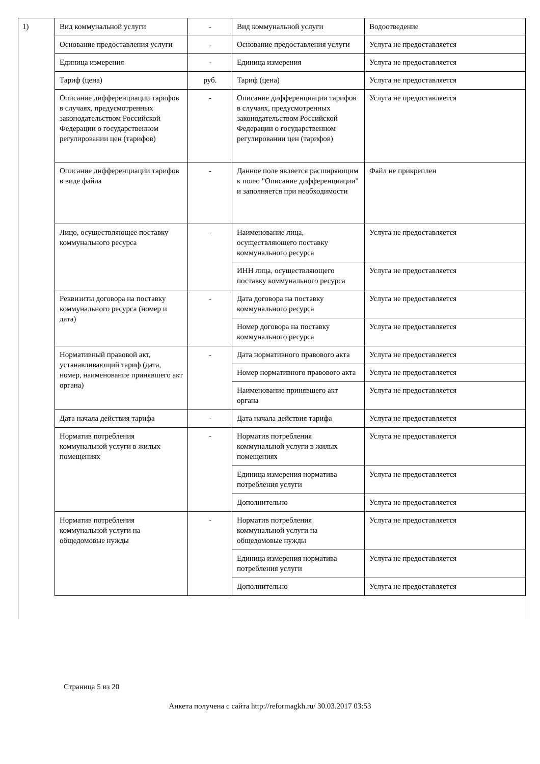1)
| Вид коммунальной услуги | - | Вид коммунальной услуги | Водоотведение |
| Основание предоставления услуги | - | Основание предоставления услуги | Услуга не предоставляется |
| Единица измерения | - | Единица измерения | Услуга не предоставляется |
| Тариф (цена) | руб. | Тариф (цена) | Услуга не предоставляется |
| Описание дифференциации тарифов в случаях, предусмотренных законодательством Российской Федерации о государственном регулировании цен (тарифов) | - | Описание дифференциации тарифов в случаях, предусмотренных законодательством Российской Федерации о государственном регулировании цен (тарифов) | Услуга не предоставляется |
| Описание дифференциации тарифов в виде файла | - | Данное поле является расширяющим к полю "Описание дифференциации" и заполняется при необходимости | Файл не прикреплен |
| Лицо, осуществляющее поставку коммунального ресурса | - | Наименование лица, осуществляющего поставку коммунального ресурса | Услуга не предоставляется |
| | | ИНН лица, осуществляющего поставку коммунального ресурса | Услуга не предоставляется |
| Реквизиты договора на поставку коммунального ресурса (номер и дата) | - | Дата договора на поставку коммунального ресурса | Услуга не предоставляется |
| | | Номер договора на поставку коммунального ресурса | Услуга не предоставляется |
| Нормативный правовой акт, устанавливающий тариф (дата, номер, наименование принявшего акт органа) | - | Дата нормативного правового акта | Услуга не предоставляется |
| | | Номер нормативного правового акта | Услуга не предоставляется |
| | | Наименование принявшего акт органа | Услуга не предоставляется |
| Дата начала действия тарифа | - | Дата начала действия тарифа | Услуга не предоставляется |
| Норматив потребления коммунальной услуги в жилых помещениях | - | Норматив потребления коммунальной услуги в жилых помещениях | Услуга не предоставляется |
| | | Единица измерения норматива потребления услуги | Услуга не предоставляется |
| | | Дополнительно | Услуга не предоставляется |
| Норматив потребления коммунальной услуги на общедомовые нужды | - | Норматив потребления коммунальной услуги на общедомовые нужды | Услуга не предоставляется |
| | | Единица измерения норматива потребления услуги | Услуга не предоставляется |
| | | Дополнительно | Услуга не предоставляется |
Страница 5 из 20
Анкета получена с сайта http://reformagkh.ru/ 30.03.2017 03:53